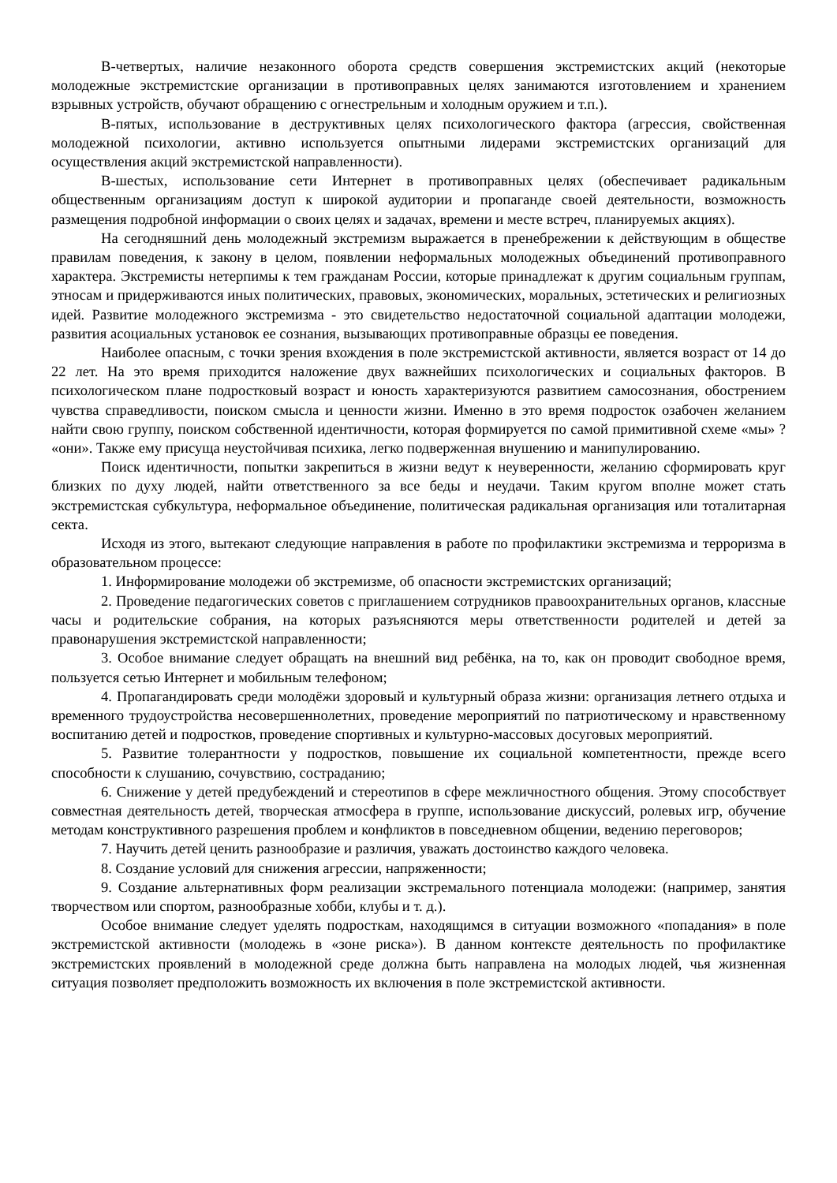В-четвертых, наличие незаконного оборота средств совершения экстремистских акций (некоторые молодежные экстремистские организации в противоправных целях занимаются изготовлением и хранением взрывных устройств, обучают обращению с огнестрельным и холодным оружием и т.п.).
В-пятых, использование в деструктивных целях психологического фактора (агрессия, свойственная молодежной психологии, активно используется опытными лидерами экстремистских организаций для осуществления акций экстремистской направленности).
В-шестых, использование сети Интернет в противоправных целях (обеспечивает радикальным общественным организациям доступ к широкой аудитории и пропаганде своей деятельности, возможность размещения подробной информации о своих целях и задачах, времени и месте встреч, планируемых акциях).
На сегодняшний день молодежный экстремизм выражается в пренебрежении к действующим в обществе правилам поведения, к закону в целом, появлении неформальных молодежных объединений противоправного характера. Экстремисты нетерпимы к тем гражданам России, которые принадлежат к другим социальным группам, этносам и придерживаются иных политических, правовых, экономических, моральных, эстетических и религиозных идей. Развитие молодежного экстремизма - это свидетельство недостаточной социальной адаптации молодежи, развития асоциальных установок ее сознания, вызывающих противоправные образцы ее поведения.
Наиболее опасным, с точки зрения вхождения в поле экстремистской активности, является возраст от 14 до 22 лет. На это время приходится наложение двух важнейших психологических и социальных факторов. В психологическом плане подростковый возраст и юность характеризуются развитием самосознания, обострением чувства справедливости, поиском смысла и ценности жизни. Именно в это время подросток озабочен желанием найти свою группу, поиском собственной идентичности, которая формируется по самой примитивной схеме «мы» ? «они». Также ему присуща неустойчивая психика, легко подверженная внушению и манипулированию.
Поиск идентичности, попытки закрепиться в жизни ведут к неуверенности, желанию сформировать круг близких по духу людей, найти ответственного за все беды и неудачи. Таким кругом вполне может стать экстремистская субкультура, неформальное объединение, политическая радикальная организация или тоталитарная секта.
Исходя из этого, вытекают следующие направления в работе по профилактики экстремизма и терроризма в образовательном процессе:
1. Информирование молодежи об экстремизме, об опасности экстремистских организаций;
2. Проведение педагогических советов с приглашением сотрудников правоохранительных органов, классные часы и родительские собрания, на которых разъясняются меры ответственности родителей и детей за правонарушения экстремистской направленности;
3. Особое внимание следует обращать на внешний вид ребёнка, на то, как он проводит свободное время, пользуется сетью Интернет и мобильным телефоном;
4. Пропагандировать среди молодёжи здоровый и культурный образа жизни: организация летнего отдыха и временного трудоустройства несовершеннолетних, проведение мероприятий по патриотическому и нравственному воспитанию детей и подростков, проведение спортивных и культурно-массовых досуговых мероприятий.
5. Развитие толерантности у подростков, повышение их социальной компетентности, прежде всего способности к слушанию, сочувствию, состраданию;
6. Снижение у детей предубеждений и стереотипов в сфере межличностного общения. Этому способствует совместная деятельность детей, творческая атмосфера в группе, использование дискуссий, ролевых игр, обучение методам конструктивного разрешения проблем и конфликтов в повседневном общении, ведению переговоров;
7. Научить детей ценить разнообразие и различия, уважать достоинство каждого человека.
8. Создание условий для снижения агрессии, напряженности;
9. Создание альтернативных форм реализации экстремального потенциала молодежи: (например, занятия творчеством или спортом, разнообразные хобби, клубы и т. д.).
Особое внимание следует уделять подросткам, находящимся в ситуации возможного «попадания» в поле экстремистской активности (молодежь в «зоне риска»). В данном контексте деятельность по профилактике экстремистских проявлений в молодежной среде должна быть направлена на молодых людей, чья жизненная ситуация позволяет предположить возможность их включения в поле экстремистской активности.